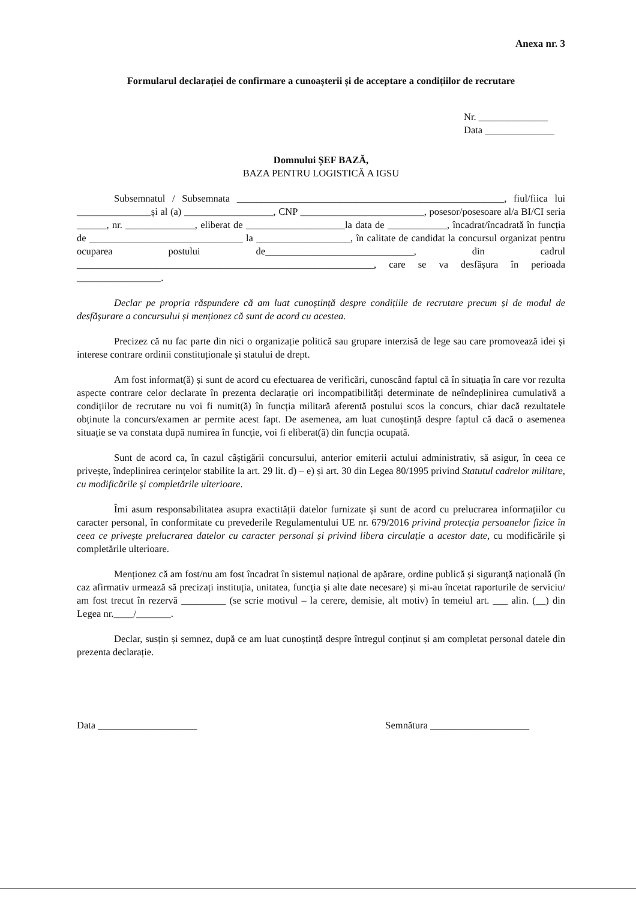Anexa nr. 3
Formularul declarației de confirmare a cunoașterii și de acceptare a condițiilor de recrutare
Nr. ______________
Data ______________
Domnului ȘEF BAZĂ,
BAZA PENTRU LOGISTICĂ A IGSU
Subsemnatul / Subsemnata ______________________________________________________, fiul/fiica lui _______________și al (a) __________________, CNP _________________________, posesor/posesoare al/a BI/CI seria ______, nr. ______________, eliberat de ____________________la data de ____________, încadrat/încadrată în funcția de _______________________________ la ___________________, în calitate de candidat la concursul organizat pentru ocuparea postului de______________________________, din cadrul ____________________________________________________________, care se va desfășura în perioada _________________.
Declar pe propria răspundere că am luat cunoștință despre condițiile de recrutare precum și de modul de desfășurare a concursului și menționez că sunt de acord cu acestea.
Precizez că nu fac parte din nici o organizație politică sau grupare interzisă de lege sau care promovează idei și interese contrare ordinii constituționale și statului de drept.
Am fost informat(ă) și sunt de acord cu efectuarea de verificări, cunoscând faptul că în situația în care vor rezulta aspecte contrare celor declarate în prezenta declarație ori incompatibilități determinate de neîndeplinirea cumulativă a condițiilor de recrutare nu voi fi numit(ă) în funcția militară aferentă postului scos la concurs, chiar dacă rezultatele obținute la concurs/examen ar permite acest fapt. De asemenea, am luat cunoștință despre faptul că dacă o asemenea situație se va constata după numirea în funcție, voi fi eliberat(ă) din funcția ocupată.
Sunt de acord ca, în cazul câștigării concursului, anterior emiterii actului administrativ, să asigur, în ceea ce privește, îndeplinirea cerințelor stabilite la art. 29 lit. d) – e) și art. 30 din Legea 80/1995 privind Statutul cadrelor militare, cu modificările și completările ulterioare.
Îmi asum responsabilitatea asupra exactității datelor furnizate și sunt de acord cu prelucrarea informațiilor cu caracter personal, în conformitate cu prevederile Regulamentului UE nr. 679/2016 privind protecția persoanelor fizice în ceea ce privește prelucrarea datelor cu caracter personal și privind libera circulație a acestor date, cu modificările și completările ulterioare.
Menționez că am fost/nu am fost încadrat în sistemul național de apărare, ordine publică și siguranță națională (în caz afirmativ urmează să precizați instituția, unitatea, funcția și alte date necesare) și mi-au încetat raporturile de serviciu/ am fost trecut în rezervă _________ (se scrie motivul – la cerere, demisie, alt motiv) în temeiul art. ___ alin. (__) din Legea nr.____/_______.
Declar, susțin și semnez, după ce am luat cunoștință despre întregul conținut și am completat personal datele din prezenta declarație.
Data ____________________ Semnătura ____________________